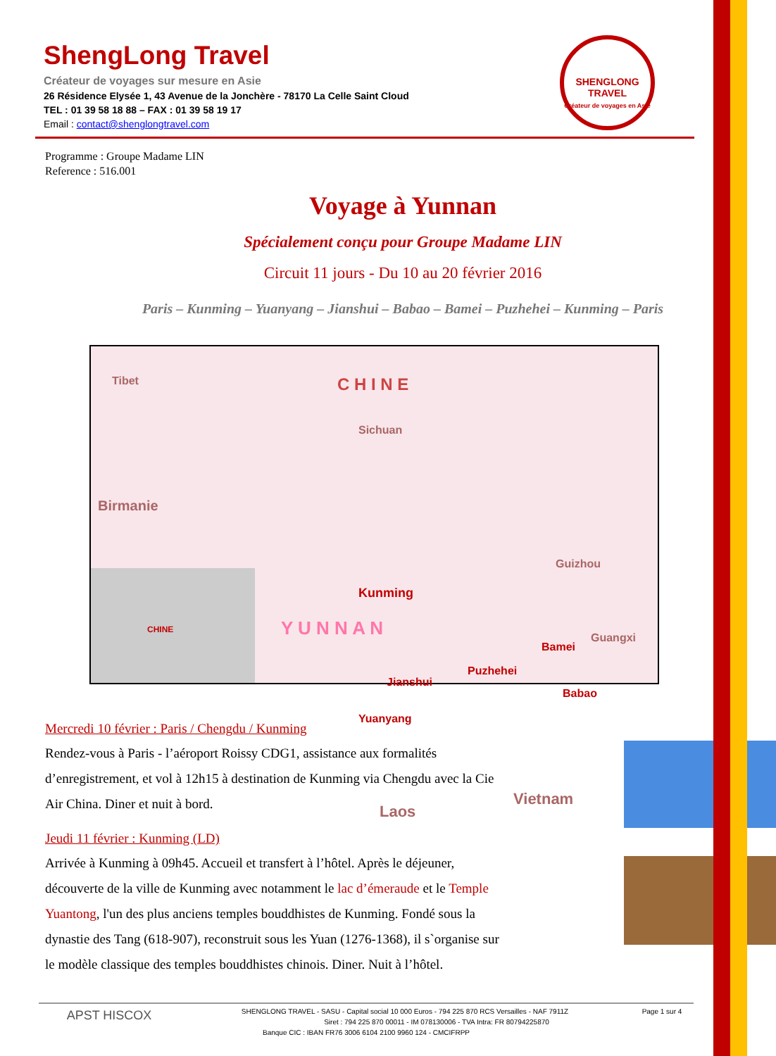SHENGLONG TRAVEL
Créateur de voyages en Asie
ShengLong Travel
Créateur de voyages sur mesure en Asie
26 Résidence Elysée 1, 43 Avenue de la Jonchère - 78170 La Celle Saint Cloud
TEL : 01 39 58 18 88 – FAX : 01 39 58 19 17
Email : contact@shenglongtravel.com
Programme : Groupe Madame LIN
Reference : 516.001
Voyage à Yunnan
Spécialement conçu pour Groupe Madame LIN
Circuit 11 jours - Du 10 au 20 février 2016
Paris – Kunming – Yuanyang – Jianshui – Babao – Bamei – Puzhehei – Kunming – Paris
Tibet C H I N E
Sichuan
Birmanie
Guizhou
Kunming
Y U N N A N Guangxi
Bamei
Puzhehei
Jianshui
Babao
Yuanyang
Vietnam
Laos
CHINE
Mercredi 10 février : Paris / Chengdu / Kunming
Rendez-vous à Paris - l’aéroport Roissy CDG1, assistance aux formalités d’enregistrement, et vol à 12h15 à destination de Kunming via Chengdu avec la Cie Air China. Diner et nuit à bord.
Jeudi 11 février : Kunming (LD)
Arrivée à Kunming à 09h45. Accueil et transfert à l’hôtel. Après le déjeuner, découverte de la ville de Kunming avec notamment le lac d’émeraude et le Temple Yuantong, l'un des plus anciens temples bouddhistes de Kunming. Fondé sous la dynastie des Tang (618-907), reconstruit sous les Yuan (1276-1368), il s`organise sur le modèle classique des temples bouddhistes chinois. Diner. Nuit à l’hôtel.
APST HISCOX
Page 1 sur 4
SHENGLONG TRAVEL - SASU - Capital social 10 000 Euros - 794 225 870 RCS Versailles - NAF 7911Z
Siret : 794 225 870 00011 - IM 078130006 - TVA Intra: FR 80794225870
Banque CIC : IBAN FR76 3006 6104 2100 9960 124 - CMCIFRPP